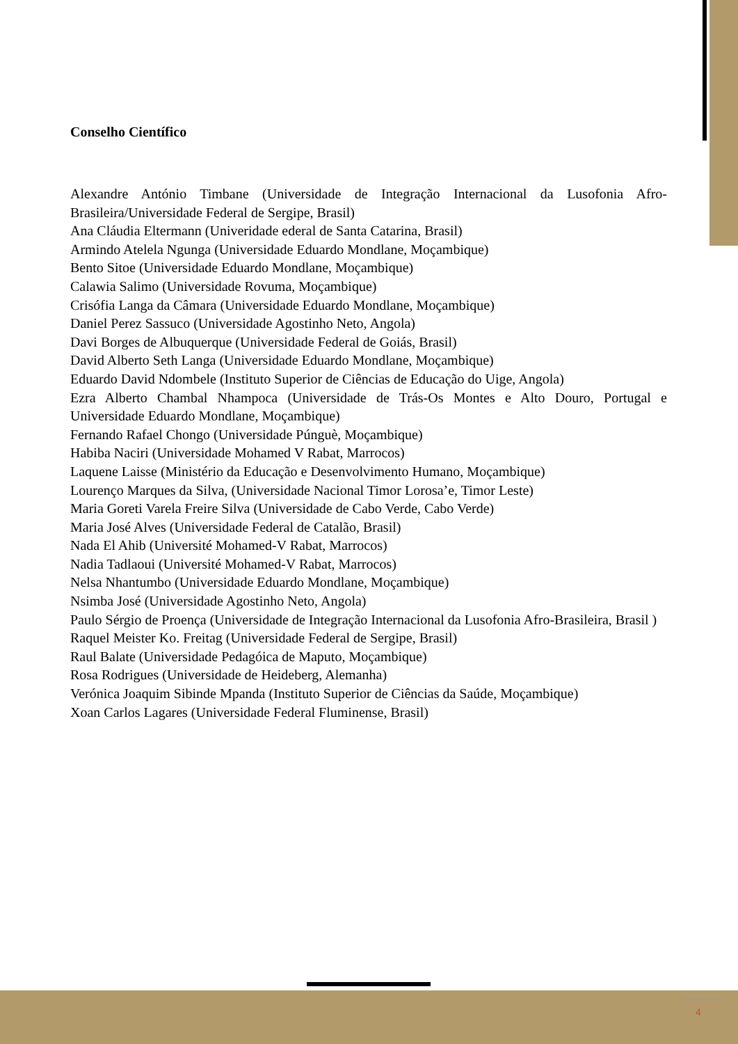Conselho Científico
Alexandre António Timbane (Universidade de Integração Internacional da Lusofonia Afro-Brasileira/Universidade Federal de Sergipe, Brasil)
Ana Cláudia Eltermann (Univeridade ederal de Santa Catarina, Brasil)
Armindo Atelela Ngunga (Universidade Eduardo Mondlane, Moçambique)
Bento Sitoe (Universidade Eduardo Mondlane, Moçambique)
Calawia Salimo (Universidade Rovuma, Moçambique)
Crisófia Langa da Câmara (Universidade Eduardo Mondlane, Moçambique)
Daniel Perez Sassuco (Universidade Agostinho Neto, Angola)
Davi Borges de Albuquerque (Universidade Federal de Goiás, Brasil)
David Alberto Seth Langa (Universidade Eduardo Mondlane, Moçambique)
Eduardo David Ndombele (Instituto Superior de Ciências de Educação do Uige, Angola)
Ezra Alberto Chambal Nhampoca (Universidade de Trás-Os Montes e Alto Douro, Portugal e Universidade Eduardo Mondlane, Moçambique)
Fernando Rafael Chongo (Universidade Púnguè, Moçambique)
Habiba Naciri (Universidade Mohamed V Rabat, Marrocos)
Laquene Laisse (Ministério da Educação e Desenvolvimento Humano, Moçambique)
Lourenço Marques da Silva, (Universidade Nacional Timor Lorosa’e, Timor Leste)
Maria Goreti Varela Freire Silva (Universidade de Cabo Verde, Cabo Verde)
Maria José Alves (Universidade Federal de Catalão, Brasil)
Nada El Ahib (Université Mohamed-V Rabat, Marrocos)
Nadia Tadlaoui (Université Mohamed-V Rabat, Marrocos)
Nelsa Nhantumbo (Universidade Eduardo Mondlane, Moçambique)
Nsimba José (Universidade Agostinho Neto, Angola)
Paulo Sérgio de Proença (Universidade de Integração Internacional da Lusofonia Afro-Brasileira, Brasil )
Raquel Meister Ko. Freitag (Universidade Federal de Sergipe, Brasil)
Raul Balate (Universidade Pedagóica de Maputo, Moçambique)
Rosa Rodrigues (Universidade de Heideberg, Alemanha)
Verónica Joaquim Sibinde Mpanda (Instituto Superior de Ciências da Saúde, Moçambique)
Xoan Carlos Lagares (Universidade Federal Fluminense, Brasil)
4